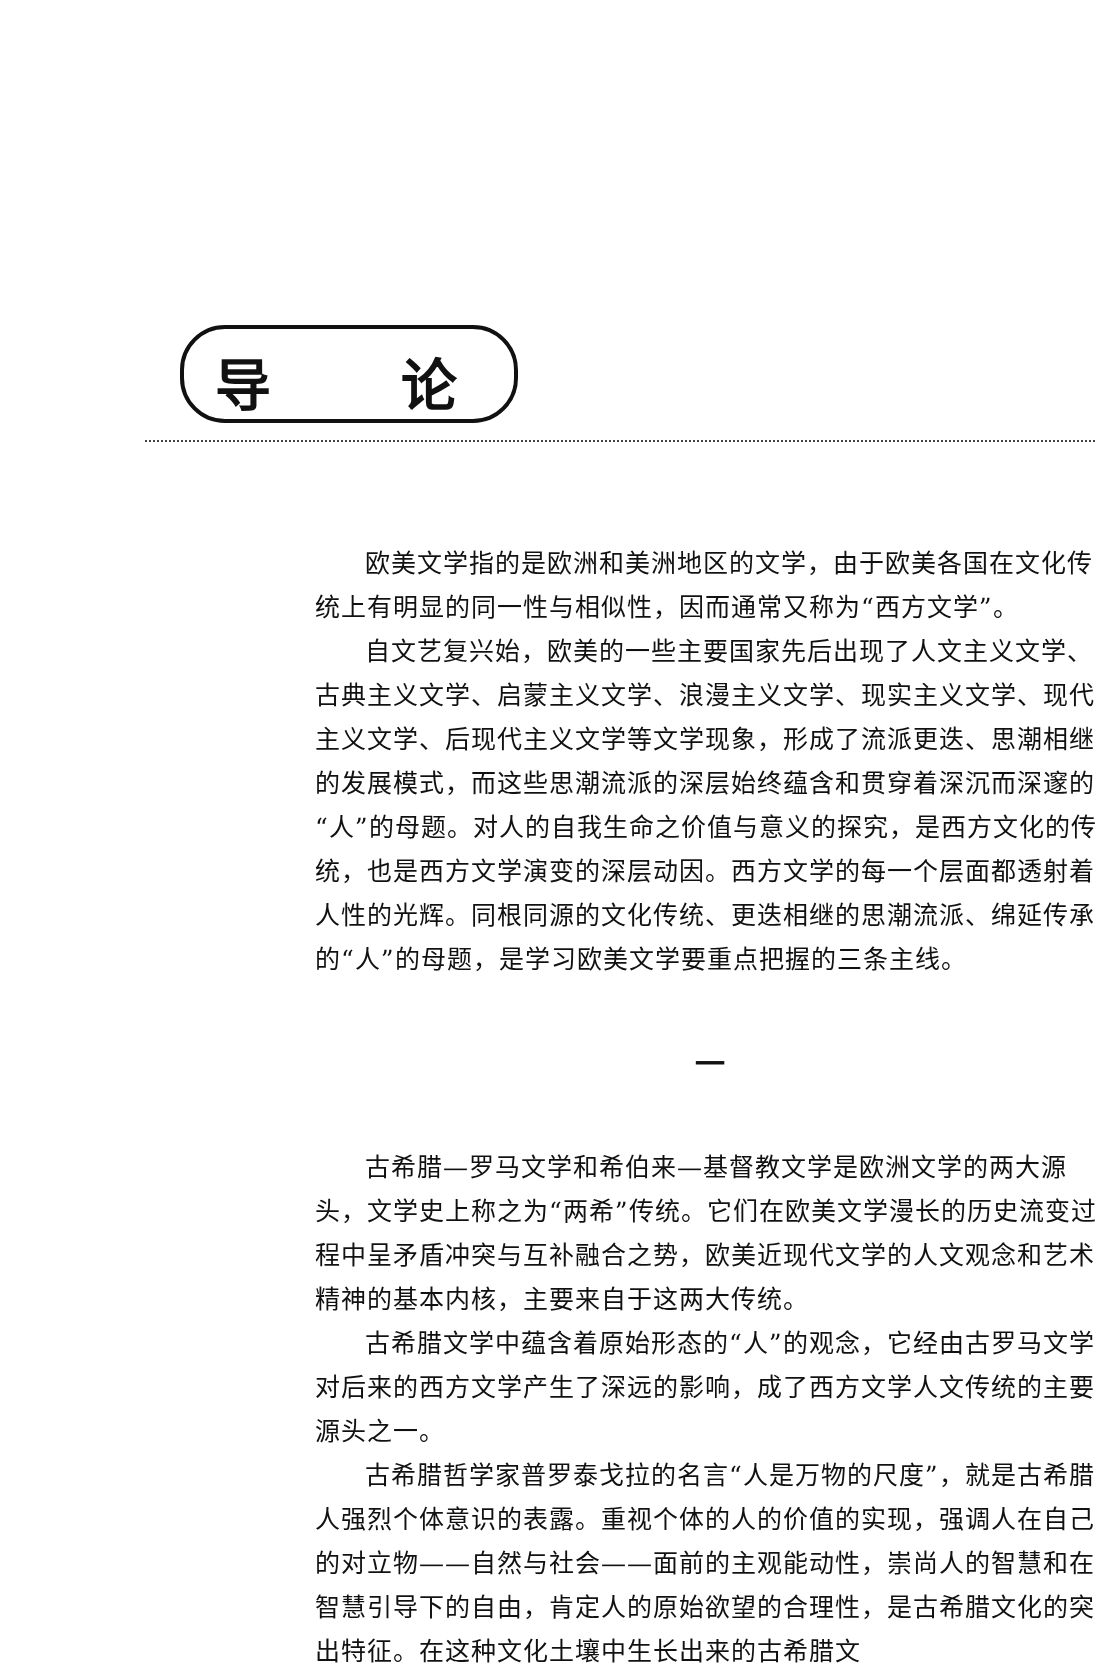导 论
欧美文学指的是欧洲和美洲地区的文学，由于欧美各国在文化传统上有明显的同一性与相似性，因而通常又称为“西方文学”。
自文艺复兴始，欧美的一些主要国家先后出现了人文主义文学、古典主义文学、启蒙主义文学、浪漫主义文学、现实主义文学、现代主义文学、后现代主义文学等文学现象，形成了流派更迭、思潮相继的发展模式，而这些思潮流派的深层始终蕴含和贯穿着深沉而深邃的“人”的母题。对人的自我生命之价值与意义的探究，是西方文化的传统，也是西方文学演变的深层动因。西方文学的每一个层面都透射着人性的光辉。同根同源的文化传统、更迭相继的思潮流派、绵延传承的“人”的母题，是学习欧美文学要重点把握的三条主线。
一
古希腊—罗马文学和希伯来—基督教文学是欧洲文学的两大源头，文学史上称之为“两希”传统。它们在欧美文学漫长的历史流变过程中呈矛盾冲突与互补融合之势，欧美近现代文学的人文观念和艺术精神的基本内核，主要来自于这两大传统。
古希腊文学中蕴含着原始形态的“人”的观念，它经由古罗马文学对后来的西方文学产生了深远的影响，成了西方文学人文传统的主要源头之一。
古希腊哲学家普罗泰戈拉的名言“人是万物的尺度”，就是古希腊人强烈个体意识的表露。重视个体的人的价值的实现，强调人在自己的对立物——自然与社会——面前的主观能动性，崇尚人的智慧和在智慧引导下的自由，肯定人的原始欲望的合理性，是古希腊文化的突出特征。在这种文化土壤中生长出来的古希腊文